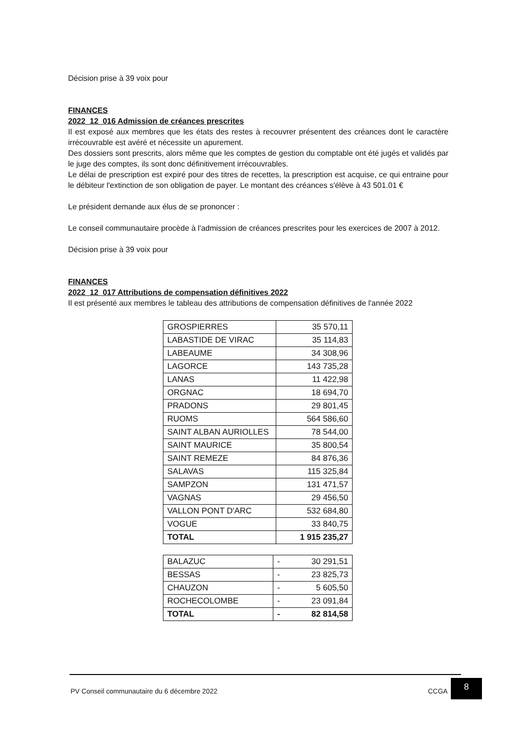Décision prise à 39 voix pour
FINANCES
2022_12_016 Admission de créances prescrites
Il est exposé aux membres que les états des restes à recouvrer présentent des créances dont le caractère irrécouvrable est avéré et nécessite un apurement.
Des dossiers sont prescrits, alors même que les comptes de gestion du comptable ont été jugés et validés par le juge des comptes, ils sont donc définitivement irrécouvrables.
Le délai de prescription est expiré pour des titres de recettes, la prescription est acquise, ce qui entraine pour le débiteur l'extinction de son obligation de payer. Le montant des créances s'élève à 43 501.01 €
Le président demande aux élus de se prononcer :
Le conseil communautaire procède à l'admission de créances prescrites pour les exercices de 2007 à 2012.
Décision prise à 39 voix pour
FINANCES
2022_12_017 Attributions de compensation définitives 2022
Il est présenté aux membres le tableau des attributions de compensation définitives de l'année 2022
| GROSPIERRES | 35 570,11 |
| LABASTIDE DE VIRAC | 35 114,83 |
| LABEAUME | 34 308,96 |
| LAGORCE | 143 735,28 |
| LANAS | 11 422,98 |
| ORGNAC | 18 694,70 |
| PRADONS | 29 801,45 |
| RUOMS | 564 586,60 |
| SAINT ALBAN AURIOLLES | 78 544,00 |
| SAINT MAURICE | 35 800,54 |
| SAINT REMEZE | 84 876,36 |
| SALAVAS | 115 325,84 |
| SAMPZON | 131 471,57 |
| VAGNAS | 29 456,50 |
| VALLON PONT D'ARC | 532 684,80 |
| VOGUE | 33 840,75 |
| TOTAL | 1 915 235,27 |
| BALAZUC | - | 30 291,51 |
| BESSAS | - | 23 825,73 |
| CHAUZON | - | 5 605,50 |
| ROCHECOLOMBE | - | 23 091,84 |
| TOTAL | - | 82 814,58 |
PV Conseil communautaire du 6 décembre 2022
CCGA
8